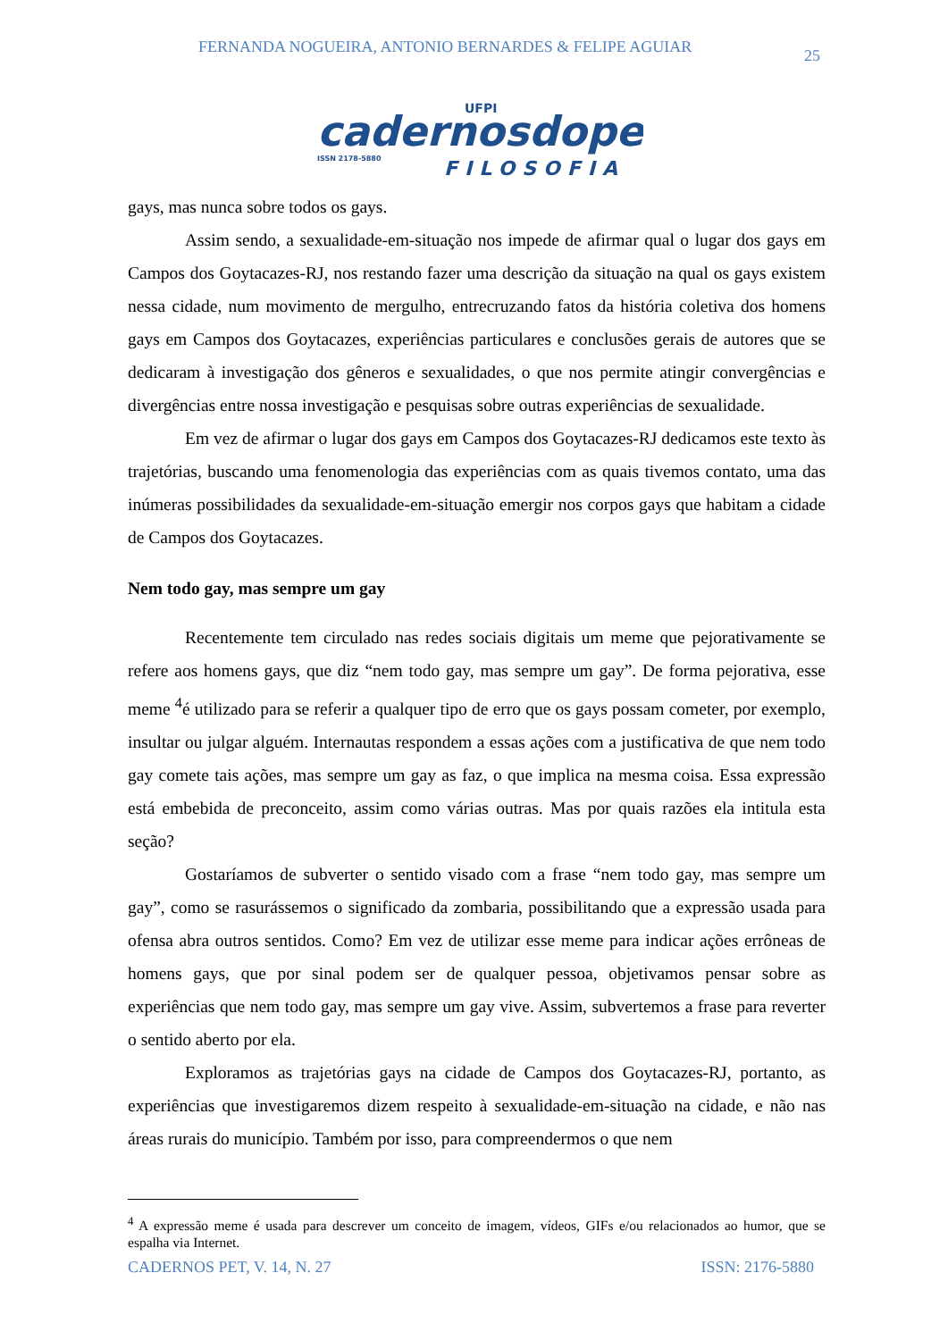FERNANDA NOGUEIRA, ANTONIO BERNARDES & FELIPE AGUIAR 25
UFPI
cadernosdopet
ISSN 2178-5880
FILOSOFIA
gays, mas nunca sobre todos os gays.
Assim sendo, a sexualidade-em-situação nos impede de afirmar qual o lugar dos gays em Campos dos Goytacazes-RJ, nos restando fazer uma descrição da situação na qual os gays existem nessa cidade, num movimento de mergulho, entrecruzando fatos da história coletiva dos homens gays em Campos dos Goytacazes, experiências particulares e conclusões gerais de autores que se dedicaram à investigação dos gêneros e sexualidades, o que nos permite atingir convergências e divergências entre nossa investigação e pesquisas sobre outras experiências de sexualidade.
Em vez de afirmar o lugar dos gays em Campos dos Goytacazes-RJ dedicamos este texto às trajetórias, buscando uma fenomenologia das experiências com as quais tivemos contato, uma das inúmeras possibilidades da sexualidade-em-situação emergir nos corpos gays que habitam a cidade de Campos dos Goytacazes.
Nem todo gay, mas sempre um gay
Recentemente tem circulado nas redes sociais digitais um meme que pejorativamente se refere aos homens gays, que diz “nem todo gay, mas sempre um gay”. De forma pejorativa, esse meme <sup>4</sup>é utilizado para se referir a qualquer tipo de erro que os gays possam cometer, por exemplo, insultar ou julgar alguém. Internautas respondem a essas ações com a justificativa de que nem todo gay comete tais ações, mas sempre um gay as faz, o que implica na mesma coisa. Essa expressão está embebida de preconceito, assim como várias outras. Mas por quais razões ela intitula esta seção?
Gostaríamos de subverter o sentido visado com a frase “nem todo gay, mas sempre um gay”, como se rasurássemos o significado da zombaria, possibilitando que a expressão usada para ofensa abra outros sentidos. Como? Em vez de utilizar esse meme para indicar ações errôneas de homens gays, que por sinal podem ser de qualquer pessoa, objetivamos pensar sobre as experiências que nem todo gay, mas sempre um gay vive. Assim, subvertemos a frase para reverter o sentido aberto por ela.
Exploramos as trajetórias gays na cidade de Campos dos Goytacazes-RJ, portanto, as experiências que investigaremos dizem respeito à sexualidade-em-situação na cidade, e não nas áreas rurais do município. Também por isso, para compreendermos o que nem
<sup>4</sup> A expressão meme é usada para descrever um conceito de imagem, vídeos, GIFs e/ou relacionados ao humor, que se espalha via Internet.
CADERNOS PET, V. 14, N. 27 ISSN: 2176-5880